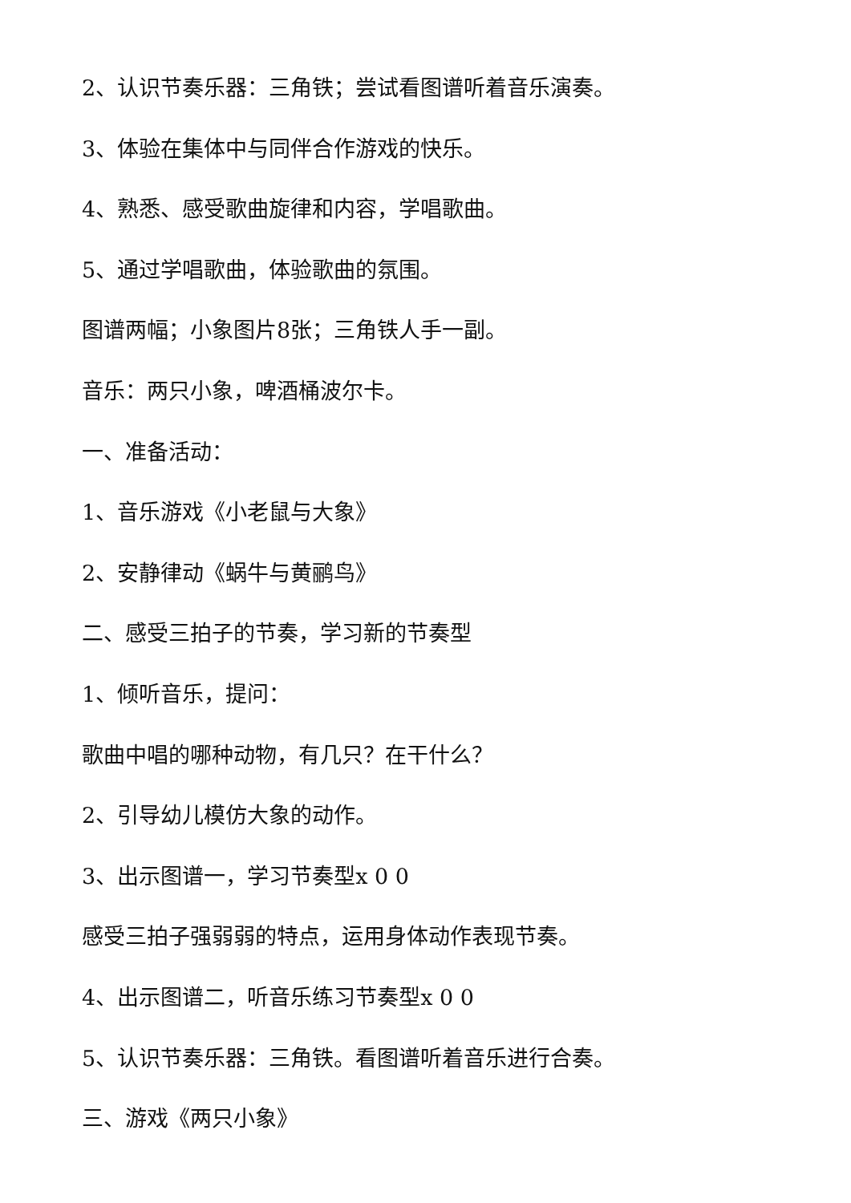2、认识节奏乐器：三角铁；尝试看图谱听着音乐演奏。
3、体验在集体中与同伴合作游戏的快乐。
4、熟悉、感受歌曲旋律和内容，学唱歌曲。
5、通过学唱歌曲，体验歌曲的氛围。
图谱两幅；小象图片8张；三角铁人手一副。
音乐：两只小象，啤酒桶波尔卡。
一、准备活动：
1、音乐游戏《小老鼠与大象》
2、安静律动《蜗牛与黄鹂鸟》
二、感受三拍子的节奏，学习新的节奏型
1、倾听音乐，提问：
歌曲中唱的哪种动物，有几只？在干什么？
2、引导幼儿模仿大象的动作。
3、出示图谱一，学习节奏型x 0 0
感受三拍子强弱弱的特点，运用身体动作表现节奏。
4、出示图谱二，听音乐练习节奏型x 0 0
5、认识节奏乐器：三角铁。看图谱听着音乐进行合奏。
三、游戏《两只小象》